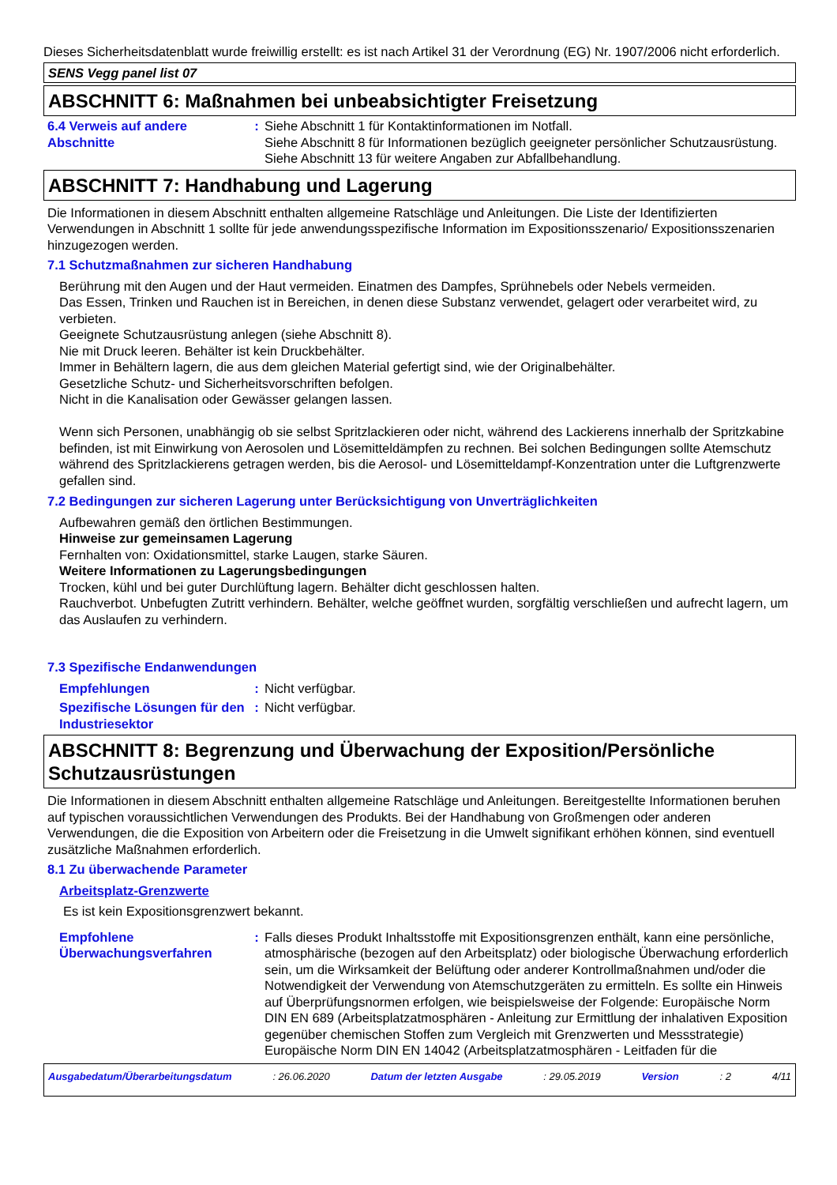Dieses Sicherheitsdatenblatt wurde freiwillig erstellt: es ist nach Artikel 31 der Verordnung (EG) Nr. 1907/2006 nicht erforderlich.
SENS Vegg panel list 07
ABSCHNITT 6: Maßnahmen bei unbeabsichtigter Freisetzung
6.4 Verweis auf andere Abschnitte
: Siehe Abschnitt 1 für Kontaktinformationen im Notfall.
Siehe Abschnitt 8 für Informationen bezüglich geeigneter persönlicher Schutzausrüstung.
Siehe Abschnitt 13 für weitere Angaben zur Abfallbehandlung.
ABSCHNITT 7: Handhabung und Lagerung
Die Informationen in diesem Abschnitt enthalten allgemeine Ratschläge und Anleitungen. Die Liste der Identifizierten Verwendungen in Abschnitt 1 sollte für jede anwendungsspezifische Information im Expositionsszenario/ Expositionsszenarien hinzugezogen werden.
7.1 Schutzmaßnahmen zur sicheren Handhabung
Berührung mit den Augen und der Haut vermeiden. Einatmen des Dampfes, Sprühnebels oder Nebels vermeiden.
Das Essen, Trinken und Rauchen ist in Bereichen, in denen diese Substanz verwendet, gelagert oder verarbeitet wird, zu verbieten.
Geeignete Schutzausrüstung anlegen (siehe Abschnitt 8).
Nie mit Druck leeren. Behälter ist kein Druckbehälter.
Immer in Behältern lagern, die aus dem gleichen Material gefertigt sind, wie der Originalbehälter.
Gesetzliche Schutz- und Sicherheitsvorschriften befolgen.
Nicht in die Kanalisation oder Gewässer gelangen lassen.
Wenn sich Personen, unabhängig ob sie selbst Spritzlackieren oder nicht, während des Lackierens innerhalb der Spritzkabine befinden, ist mit Einwirkung von Aerosolen und Lösemitteldämpfen zu rechnen. Bei solchen Bedingungen sollte Atemschutz während des Spritzlackierens getragen werden, bis die Aerosol- und Lösemitteldampf-Konzentration unter die Luftgrenzwerte gefallen sind.
7.2 Bedingungen zur sicheren Lagerung unter Berücksichtigung von Unverträglichkeiten
Aufbewahren gemäß den örtlichen Bestimmungen.
Hinweise zur gemeinsamen Lagerung
Fernhalten von: Oxidationsmittel, starke Laugen, starke Säuren.
Weitere Informationen zu Lagerungsbedingungen
Trocken, kühl und bei guter Durchlüftung lagern. Behälter dicht geschlossen halten.
Rauchverbot. Unbefugten Zutritt verhindern. Behälter, welche geöffnet wurden, sorgfältig verschließen und aufrecht lagern, um das Auslaufen zu verhindern.
7.3 Spezifische Endanwendungen
Empfehlungen : Nicht verfügbar.
Spezifische Lösungen für den Industriesektor
: Nicht verfügbar.
ABSCHNITT 8: Begrenzung und Überwachung der Exposition/Persönliche Schutzausrüstungen
Die Informationen in diesem Abschnitt enthalten allgemeine Ratschläge und Anleitungen. Bereitgestellte Informationen beruhen auf typischen voraussichtlichen Verwendungen des Produkts. Bei der Handhabung von Großmengen oder anderen Verwendungen, die die Exposition von Arbeitern oder die Freisetzung in die Umwelt signifikant erhöhen können, sind eventuell zusätzliche Maßnahmen erforderlich.
8.1 Zu überwachende Parameter
Arbeitsplatz-Grenzwerte
Es ist kein Expositionsgrenzwert bekannt.
Empfohlene Überwachungsverfahren
: Falls dieses Produkt Inhaltsstoffe mit Expositionsgrenzen enthält, kann eine persönliche, atmosphärische (bezogen auf den Arbeitsplatz) oder biologische Überwachung erforderlich sein, um die Wirksamkeit der Belüftung oder anderer Kontrollmaßnahmen und/oder die Notwendigkeit der Verwendung von Atemschutzgeräten zu ermitteln. Es sollte ein Hinweis auf Überprüfungsnormen erfolgen, wie beispielsweise der Folgende: Europäische Norm DIN EN 689 (Arbeitsplatzatmosphären - Anleitung zur Ermittlung der inhalativen Exposition gegenüber chemischen Stoffen zum Vergleich mit Grenzwerten und Messstrategie) Europäische Norm DIN EN 14042 (Arbeitsplatzatmosphären - Leitfaden für die
Ausgabedatum/Überarbeitungsdatum : 26.06.2020 Datum der letzten Ausgabe : 29.05.2019 Version : 2 4/11